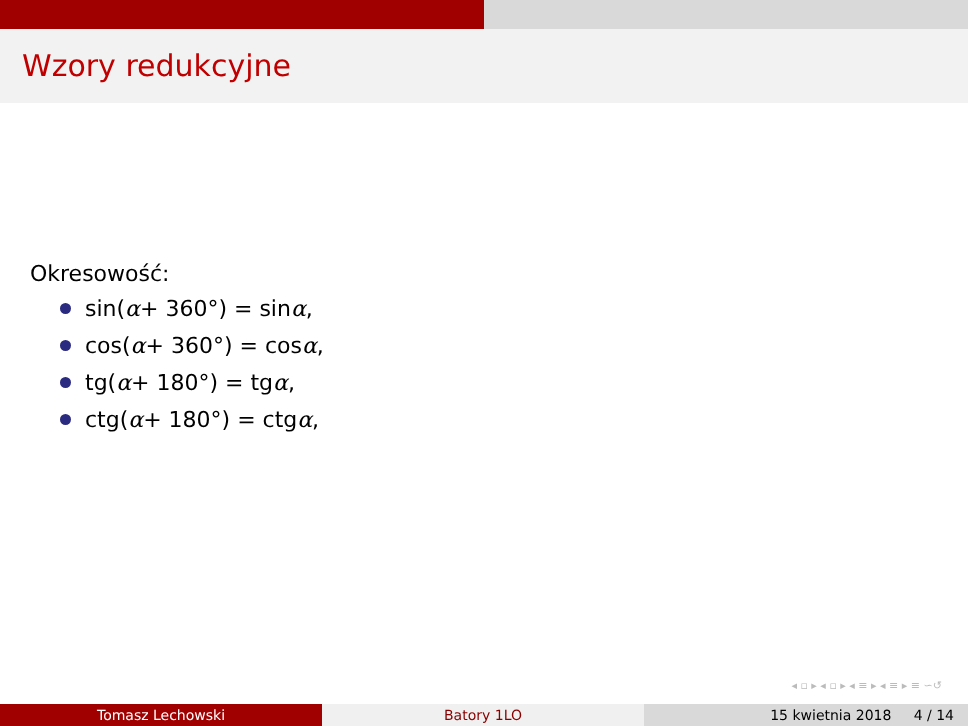Wzory redukcyjne
Okresowość:
sin(α + 360°) = sin α,
cos(α + 360°) = cos α,
tg(α + 180°) = tg α,
ctg(α + 180°) = ctg α,
◂ ▫ ▸ ◂ ▫ ▸ ◂ ≡ ▸ ◂ ≡ ▸ ≡ ∽↺
Tomasz Lechowski Batory 1LO 15 kwietnia 2018 4 / 14